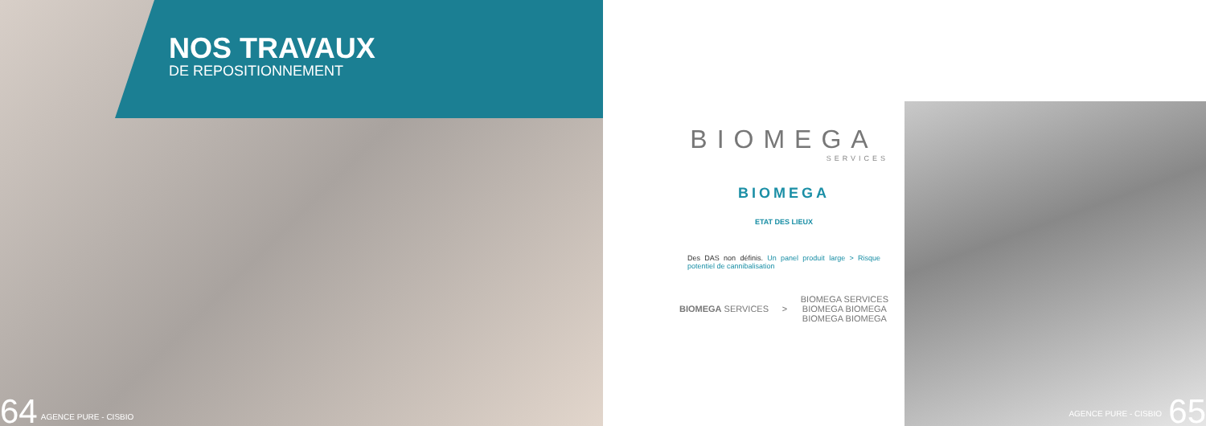NOS TRAVAUX
DE REPOSITIONNEMENT
64 AGENCE PURE - CISBIO
BIOMEGA
SERVICES
BIOMEGA
ETAT DES LIEUX
Des DAS non définis. Un panel produit large > Risque potentiel de cannibalisation
BIOMEGA SERVICES > BIOMEGA SERVICES
BIOMEGA BIOMEGA
BIOMEGA BIOMEGA
AGENCE PURE - CISBIO 65